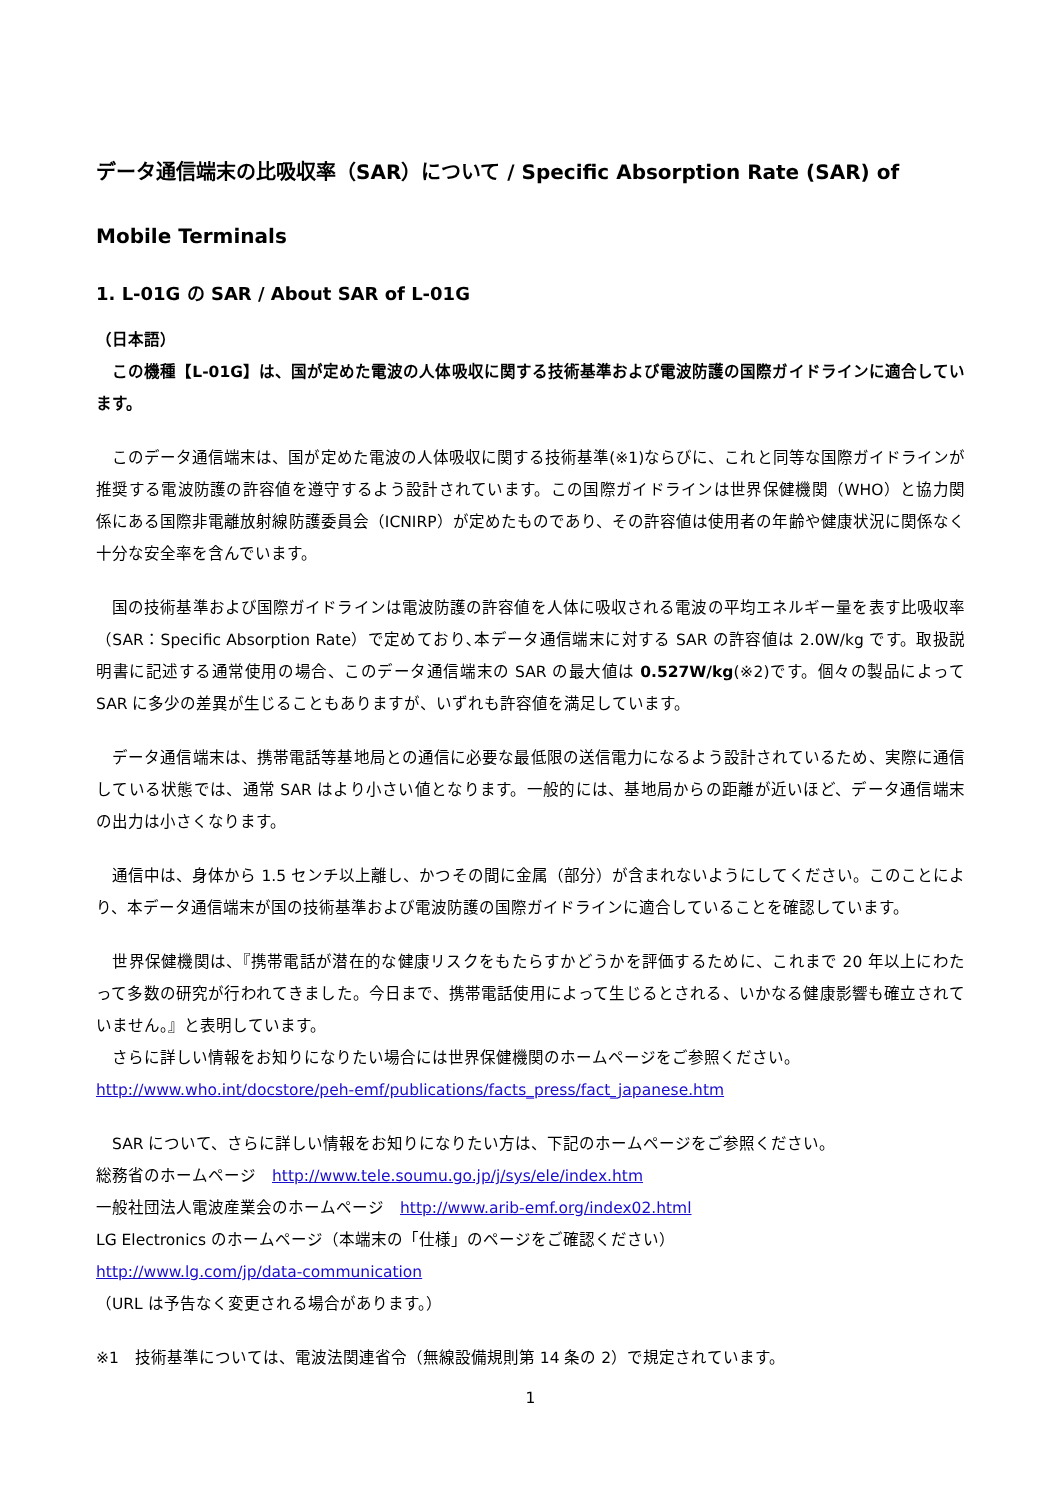データ通信端末の比吸収率（SAR）について / Specific Absorption Rate (SAR) of Mobile Terminals
1. L-01G の SAR / About SAR of L-01G
（日本語）
　この機種【L-01G】は、国が定めた電波の人体吸収に関する技術基準および電波防護の国際ガイドラインに適合しています。
　このデータ通信端末は、国が定めた電波の人体吸収に関する技術基準(※1)ならびに、これと同等な国際ガイドラインが推奨する電波防護の許容値を遵守するよう設計されています。この国際ガイドラインは世界保健機関（WHO）と協力関係にある国際非電離放射線防護委員会（ICNIRP）が定めたものであり、その許容値は使用者の年齢や健康状況に関係なく十分な安全率を含んでいます。
　国の技術基準および国際ガイドラインは電波防護の許容値を人体に吸収される電波の平均エネルギー量を表す比吸収率（SAR：Specific Absorption Rate）で定めており､本データ通信端末に対する SAR の許容値は 2.0W/kg です。取扱説明書に記述する通常使用の場合、このデータ通信端末の SAR の最大値は 0.527W/kg(※2)です。個々の製品によって SAR に多少の差異が生じることもありますが、いずれも許容値を満足しています。
　データ通信端末は、携帯電話等基地局との通信に必要な最低限の送信電力になるよう設計されているため、実際に通信している状態では、通常 SAR はより小さい値となります。一般的には、基地局からの距離が近いほど、データ通信端末の出力は小さくなります。
　通信中は、身体から 1.5 センチ以上離し、かつその間に金属（部分）が含まれないようにしてください。このことにより、本データ通信端末が国の技術基準および電波防護の国際ガイドラインに適合していることを確認しています。
　世界保健機関は、『携帯電話が潜在的な健康リスクをもたらすかどうかを評価するために、これまで 20 年以上にわたって多数の研究が行われてきました。今日まで、携帯電話使用によって生じるとされる、いかなる健康影響も確立されていません。』と表明しています。
　さらに詳しい情報をお知りになりたい場合には世界保健機関のホームページをご参照ください。
http://www.who.int/docstore/peh-emf/publications/facts_press/fact_japanese.htm
　SAR について、さらに詳しい情報をお知りになりたい方は、下記のホームページをご参照ください。
総務省のホームページ　http://www.tele.soumu.go.jp/j/sys/ele/index.htm
一般社団法人電波産業会のホームページ　http://www.arib-emf.org/index02.html
LG Electronics のホームページ（本端末の「仕様」のページをご確認ください）
http://www.lg.com/jp/data-communication
（URL は予告なく変更される場合があります。）
※1　技術基準については、電波法関連省令（無線設備規則第 14 条の 2）で規定されています。
1